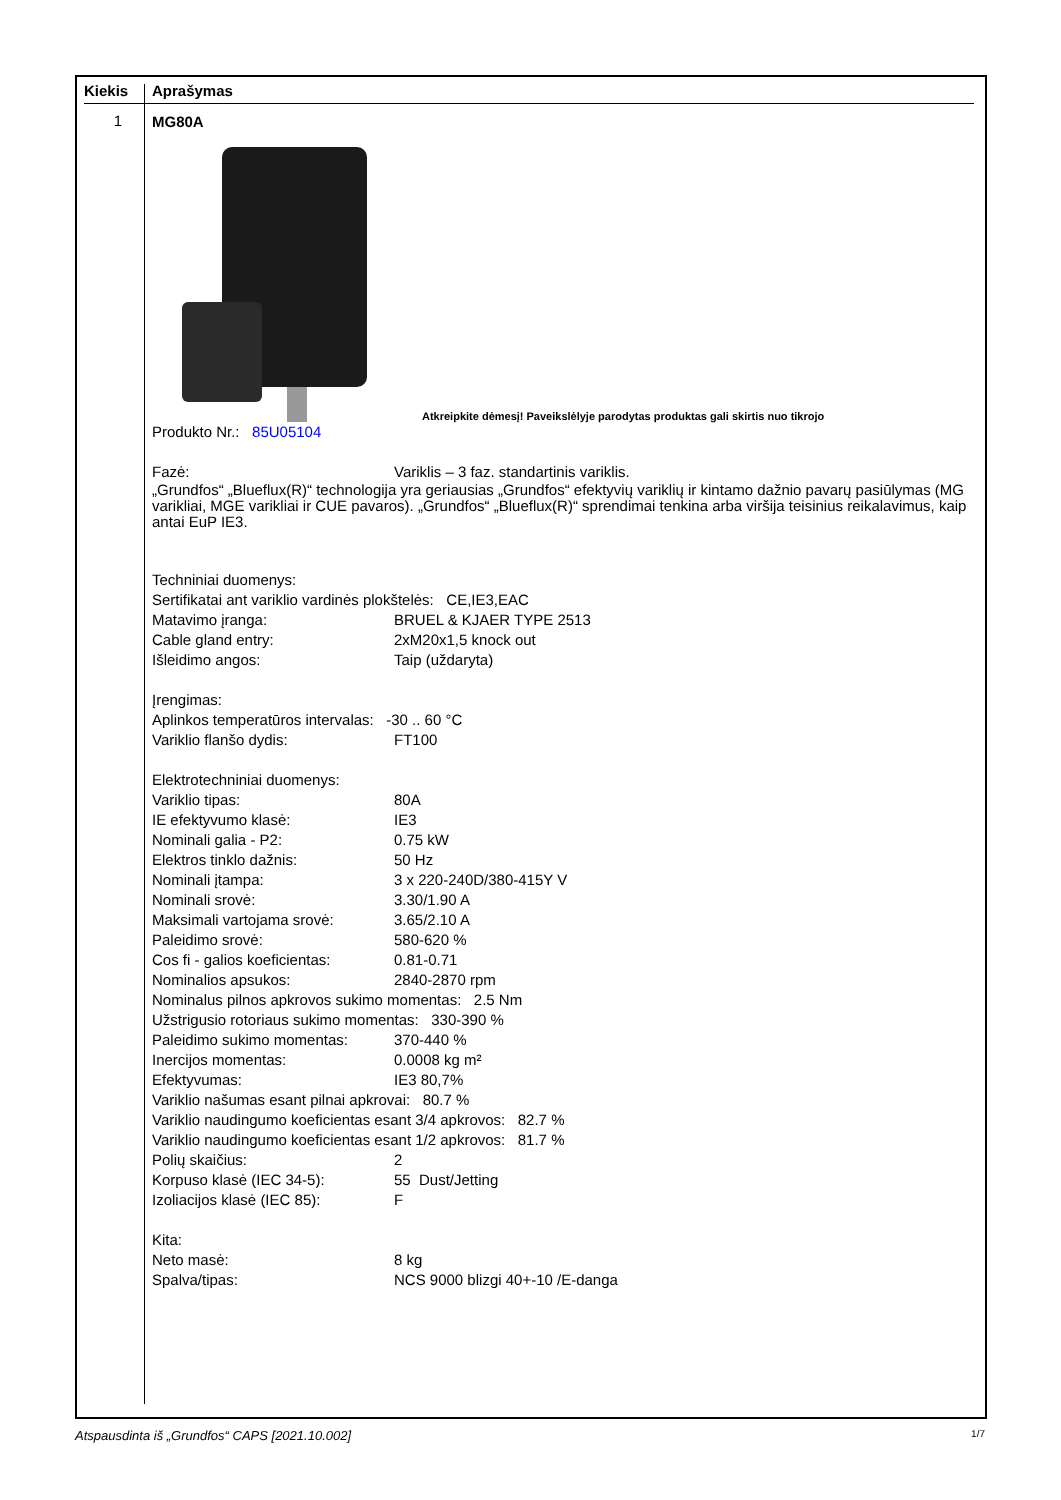Kiekis Aprašymas
1
MG80A
Atkreipkite dėmesį! Paveikslėlyje parodytas produktas gali skirtis nuo tikrojo
Produkto Nr.: 85U05104
Fazė: Variklis – 3 faz. standartinis variklis.
„Grundfos“ „Blueflux(R)“ technologija yra geriausias „Grundfos“ efektyvių variklių ir kintamo dažnio pavarų pasiūlymas (MG varikliai, MGE varikliai ir CUE pavaros). „Grundfos“ „Blueflux(R)“ sprendimai tenkina arba viršija teisinius reikalavimus, kaip antai EuP IE3.
Techniniai duomenys:
Sertifikatai ant variklio vardinės plokštelės: CE,IE3,EAC
Matavimo įranga: BRUEL & KJAER TYPE 2513
Cable gland entry: 2xM20x1,5 knock out
Išleidimo angos: Taip (uždaryta)
Įrengimas:
Aplinkos temperatūros intervalas: -30 .. 60 °C
Variklio flanšo dydis: FT100
Elektrotechniniai duomenys:
Variklio tipas: 80A
IE efektyvumo klasė: IE3
Nominali galia - P2: 0.75 kW
Elektros tinklo dažnis: 50 Hz
Nominali įtampa: 3 x 220-240D/380-415Y V
Nominali srovė: 3.30/1.90 A
Maksimali vartojama srovė: 3.65/2.10 A
Paleidimo srovė: 580-620 %
Cos fi - galios koeficientas: 0.81-0.71
Nominalios apsukos: 2840-2870 rpm
Nominalus pilnos apkrovos sukimo momentas: 2.5 Nm
Užstrigusio rotoriaus sukimo momentas: 330-390 %
Paleidimo sukimo momentas: 370-440 %
Inercijos momentas: 0.0008 kg m²
Efektyvumas: IE3 80,7%
Variklio našumas esant pilnai apkrovai: 80.7 %
Variklio naudingumo koeficientas esant 3/4 apkrovos: 82.7 %
Variklio naudingumo koeficientas esant 1/2 apkrovos: 81.7 %
Polių skaičius: 2
Korpuso klasė (IEC 34-5): 55 Dust/Jetting
Izoliacijos klasė (IEC 85): F
Kita:
Neto masė: 8 kg
Spalva/tipas: NCS 9000 blizgi 40+-10 /E-danga
Atspausdinta iš „Grundfos“ CAPS [2021.10.002] 1/7